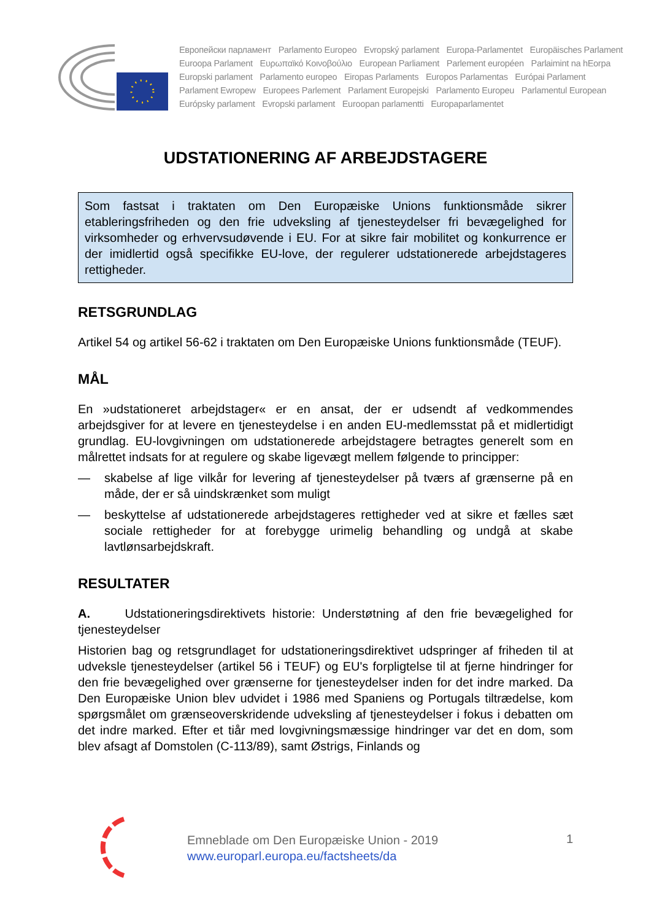Европейски парламент Parlamento Europeo Evropský parlament Europa-Parlamentet Europäisches Parlament
Euroopa Parlament Ευρωπαϊκό Κοινοβούλιο European Parliament Parlement européen Parlaimint na hEorpa
Europski parlament Parlamento europeo Eiropas Parlaments Europos Parlamentas Európai Parlament
Parlament Ewropew Europees Parlement Parlament Europejski Parlamento Europeu Parlamentul European
Európsky parlament Evropski parlament Euroopan parlamentti Europaparlamentet
UDSTATIONERING AF ARBEJDSTAGERE
Som fastsat i traktaten om Den Europæiske Unions funktionsmåde sikrer etableringsfriheden og den frie udveksling af tjenesteydelser fri bevægelighed for virksomheder og erhvervsudøvende i EU. For at sikre fair mobilitet og konkurrence er der imidlertid også specifikke EU-love, der regulerer udstationerede arbejdstageres rettigheder.
RETSGRUNDLAG
Artikel 54 og artikel 56-62 i traktaten om Den Europæiske Unions funktionsmåde (TEUF).
MÅL
En »udstationeret arbejdstager« er en ansat, der er udsendt af vedkommendes arbejdsgiver for at levere en tjenesteydelse i en anden EU-medlemsstat på et midlertidigt grundlag. EU-lovgivningen om udstationerede arbejdstagere betragtes generelt som en målrettet indsats for at regulere og skabe ligevægt mellem følgende to principper:
— skabelse af lige vilkår for levering af tjenesteydelser på tværs af grænserne på en måde, der er så uindskrænket som muligt
— beskyttelse af udstationerede arbejdstageres rettigheder ved at sikre et fælles sæt sociale rettigheder for at forebygge urimelig behandling og undgå at skabe lavtlønsarbejdskraft.
RESULTATER
A. Udstationeringsdirektivets historie: Understøtning af den frie bevægelighed for tjenesteydelser
Historien bag og retsgrundlaget for udstationeringsdirektivet udspringer af friheden til at udveksle tjenesteydelser (artikel 56 i TEUF) og EU's forpligtelse til at fjerne hindringer for den frie bevægelighed over grænserne for tjenesteydelser inden for det indre marked. Da Den Europæiske Union blev udvidet i 1986 med Spaniens og Portugals tiltrædelse, kom spørgsmålet om grænseoverskridende udveksling af tjenesteydelser i fokus i debatten om det indre marked. Efter et tiår med lovgivningsmæssige hindringer var det en dom, som blev afsagt af Domstolen (C-113/89), samt Østrigs, Finlands og
Emneblade om Den Europæiske Union - 2019
www.europarl.europa.eu/factsheets/da
1